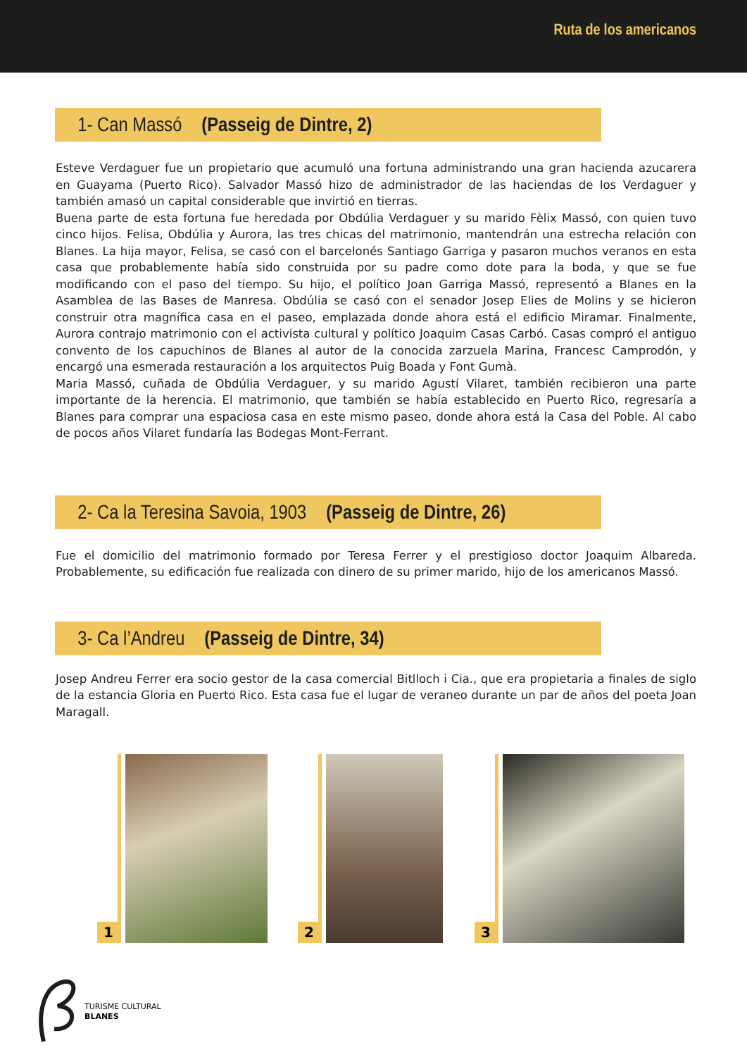Ruta de los americanos
1- Can Massó (Passeig de Dintre, 2)
Esteve Verdaguer fue un propietario que acumuló una fortuna administrando una gran hacienda azucarera en Guayama (Puerto Rico). Salvador Massó hizo de administrador de las haciendas de los Verdaguer y también amasó un capital considerable que invirtió en tierras.
Buena parte de esta fortuna fue heredada por Obdúlia Verdaguer y su marido Fèlix Massó, con quien tuvo cinco hijos. Felisa, Obdúlia y Aurora, las tres chicas del matrimonio, mantendrán una estrecha relación con Blanes. La hija mayor, Felisa, se casó con el barcelonés Santiago Garriga y pasaron muchos veranos en esta casa que probablemente había sido construida por su padre como dote para la boda, y que se fue modificando con el paso del tiempo. Su hijo, el político Joan Garriga Massó, representó a Blanes en la Asamblea de las Bases de Manresa. Obdúlia se casó con el senador Josep Elies de Molins y se hicieron construir otra magnífica casa en el paseo, emplazada donde ahora está el edificio Miramar. Finalmente, Aurora contrajo matrimonio con el activista cultural y político Joaquim Casas Carbó. Casas compró el antiguo convento de los capuchinos de Blanes al autor de la conocida zarzuela Marina, Francesc Camprodón, y encargó una esmerada restauración a los arquitectos Puig Boada y Font Gumà.
Maria Massó, cuñada de Obdúlia Verdaguer, y su marido Agustí Vilaret, también recibieron una parte importante de la herencia. El matrimonio, que también se había establecido en Puerto Rico, regresaría a Blanes para comprar una espaciosa casa en este mismo paseo, donde ahora está la Casa del Poble. Al cabo de pocos años Vilaret fundaría las Bodegas Mont-Ferrant.
2- Ca la Teresina Savoia, 1903 (Passeig de Dintre, 26)
Fue el domicilio del matrimonio formado por Teresa Ferrer y el prestigioso doctor Joaquim Albareda. Probablemente, su edificación fue realizada con dinero de su primer marido, hijo de los americanos Massó.
3- Ca l’Andreu (Passeig de Dintre, 34)
Josep Andreu Ferrer era socio gestor de la casa comercial Bitlloch i Cia., que era propietaria a finales de siglo de la estancia Gloria en Puerto Rico. Esta casa fue el lugar de veraneo durante un par de años del poeta Joan Maragall.
1 2 3
TURISME CULTURAL
BLANES